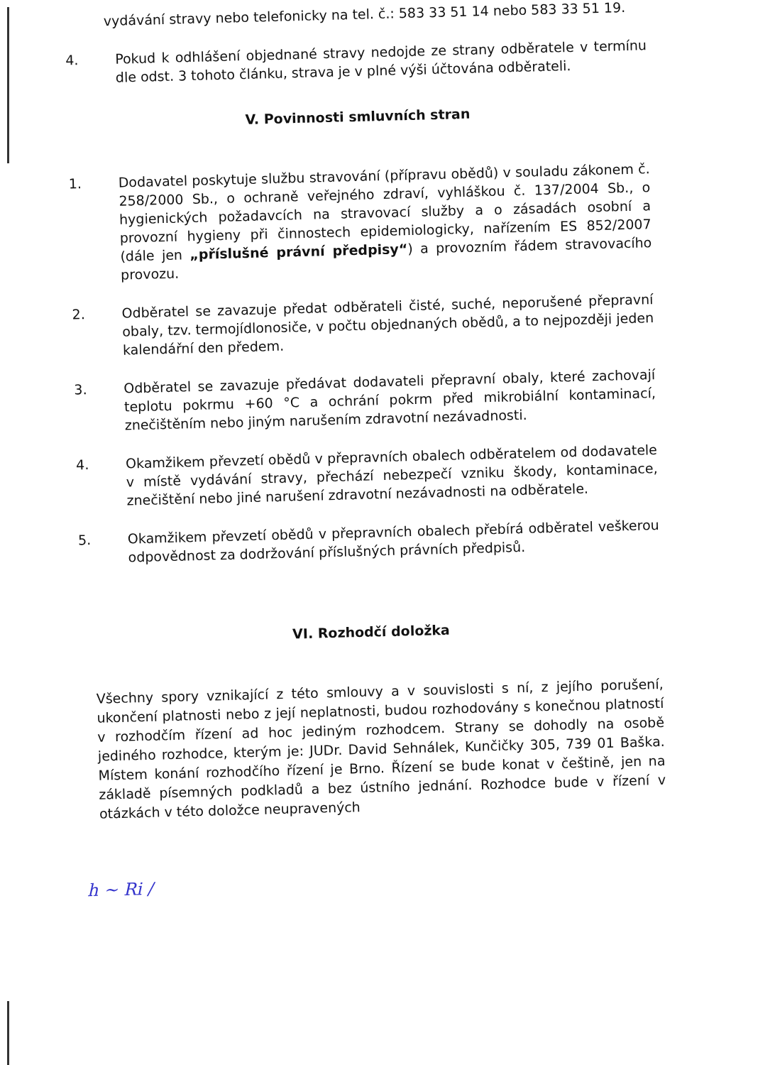vydávání stravy nebo telefonicky na tel. č.: 583 33 51 14 nebo 583 33 51 19.
4.
Pokud k odhlášení objednané stravy nedojde ze strany odběratele v termínu dle odst. 3 tohoto článku, strava je v plné výši účtována odběrateli.
V. Povinnosti smluvních stran
1.
Dodavatel poskytuje službu stravování (přípravu obědů) v souladu zákonem č. 258/2000 Sb., o ochraně veřejného zdraví, vyhláškou č. 137/2004 Sb., o hygienických požadavcích na stravovací služby a o zásadách osobní a provozní hygieny při činnostech epidemiologicky, nařízením ES 852/2007 (dále jen „příslušné právní předpisy“) a provozním řádem stravovacího provozu.
2.
Odběratel se zavazuje předat odběrateli čisté, suché, neporušené přepravní obaly, tzv. termojídlonosiče, v počtu objednaných obědů, a to nejpozději jeden kalendářní den předem.
3.
Odběratel se zavazuje předávat dodavateli přepravní obaly, které zachovají teplotu pokrmu +60 °C a ochrání pokrm před mikrobiální kontaminací, znečištěním nebo jiným narušením zdravotní nezávadnosti.
4.
Okamžikem převzetí obědů v přepravních obalech odběratelem od dodavatele v místě vydávání stravy, přechází nebezpečí vzniku škody, kontaminace, znečištění nebo jiné narušení zdravotní nezávadnosti na odběratele.
5.
Okamžikem převzetí obědů v přepravních obalech přebírá odběratel veškerou odpovědnost za dodržování příslušných právních předpisů.
VI. Rozhodčí doložka
Všechny spory vznikající z této smlouvy a v souvislosti s ní, z jejího porušení, ukončení platnosti nebo z její neplatnosti, budou rozhodovány s konečnou platností v rozhodčím řízení ad hoc jediným rozhodcem. Strany se dohodly na osobě jediného rozhodce, kterým je: JUDr. David Sehnálek, Kunčičky 305, 739 01 Baška. Místem konání rozhodčího řízení je Brno. Řízení se bude konat v češtině, jen na základě písemných podkladů a bez ústního jednání. Rozhodce bude v řízení v otázkách v této doložce neupravených
h ~ Ri /